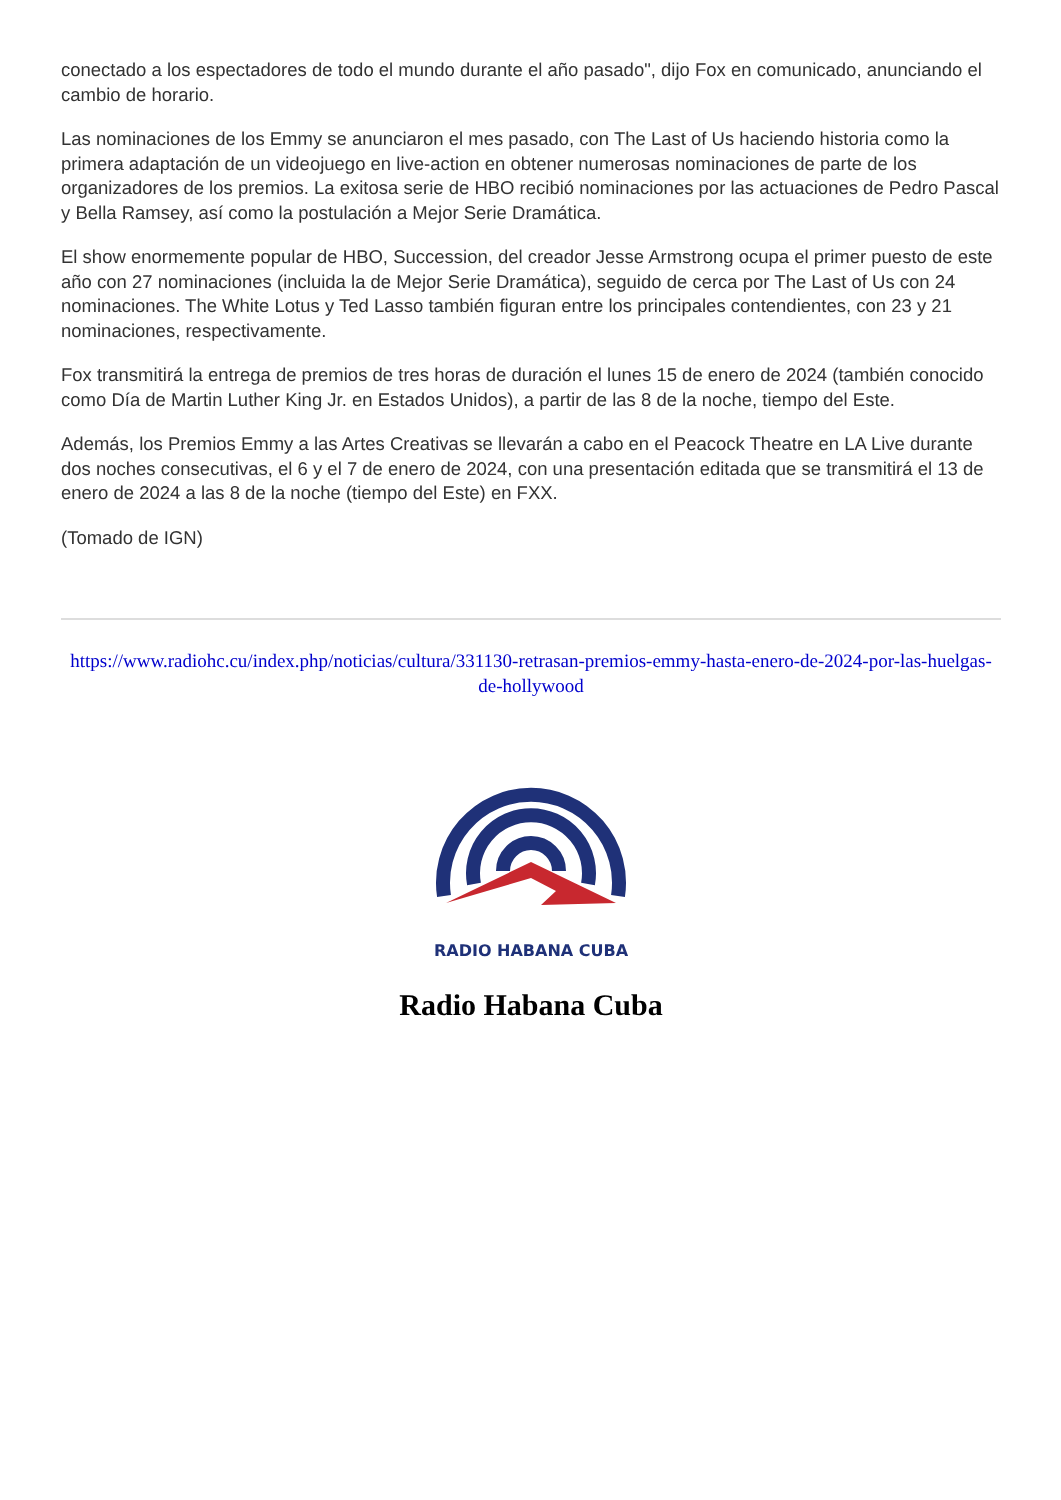conectado a los espectadores de todo el mundo durante el año pasado", dijo Fox en comunicado, anunciando el cambio de horario.
Las nominaciones de los Emmy se anunciaron el mes pasado, con The Last of Us haciendo historia como la primera adaptación de un videojuego en live-action en obtener numerosas nominaciones de parte de los organizadores de los premios. La exitosa serie de HBO recibió nominaciones por las actuaciones de Pedro Pascal y Bella Ramsey, así como la postulación a Mejor Serie Dramática.
El show enormemente popular de HBO, Succession, del creador Jesse Armstrong ocupa el primer puesto de este año con 27 nominaciones (incluida la de Mejor Serie Dramática), seguido de cerca por The Last of Us con 24 nominaciones. The White Lotus y Ted Lasso también figuran entre los principales contendientes, con 23 y 21 nominaciones, respectivamente.
Fox transmitirá la entrega de premios de tres horas de duración el lunes 15 de enero de 2024 (también conocido como Día de Martin Luther King Jr. en Estados Unidos), a partir de las 8 de la noche, tiempo del Este.
Además, los Premios Emmy a las Artes Creativas se llevarán a cabo en el Peacock Theatre en LA Live durante dos noches consecutivas, el 6 y el 7 de enero de 2024, con una presentación editada que se transmitirá el 13 de enero de 2024 a las 8 de la noche (tiempo del Este) en FXX.
(Tomado de IGN)
https://www.radiohc.cu/index.php/noticias/cultura/331130-retrasan-premios-emmy-hasta-enero-de-2024-por-las-huelgas-de-hollywood
RADIO HABANA CUBA
Radio Habana Cuba